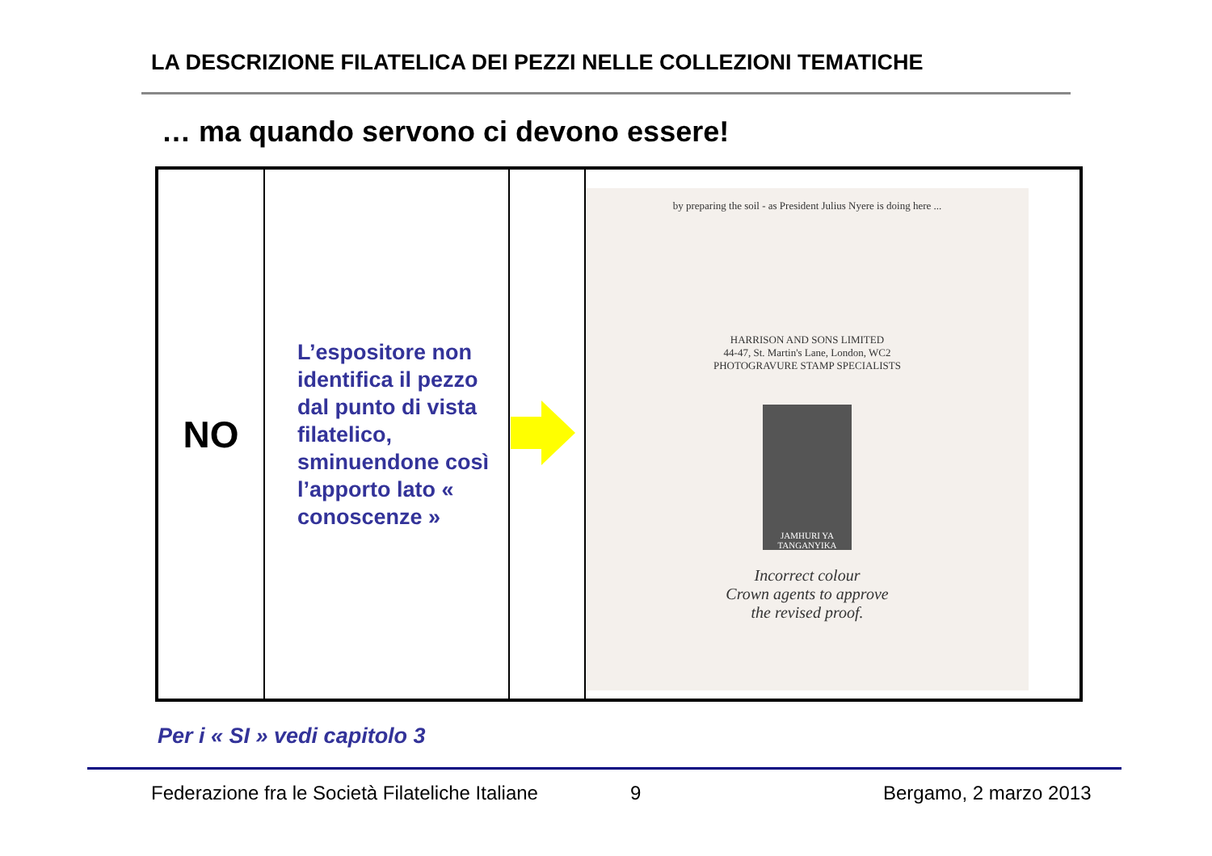LA DESCRIZIONE FILATELICA DEI PEZZI NELLE COLLEZIONI TEMATICHE
… ma quando servono ci devono essere!
| NO | L’espositore non identifica il pezzo dal punto di vista filatelico, sminuendone così l’apporto lato « conoscenze » | | by preparing the soil - as President Julius Nyere is doing here ... HARRISON AND SONS LIMITED 44-47, St. Martin's Lane, London, WC2 PHOTOGRAVURE STAMP SPECIALISTS JAMHURI YA TANGANYIKA Incorrect colour Crown agents to approve the revised proof. |
Per i « SI » vedi capitolo 3
Federazione fra le Società Filateliche Italiane
9 Bergamo, 2 marzo 2013